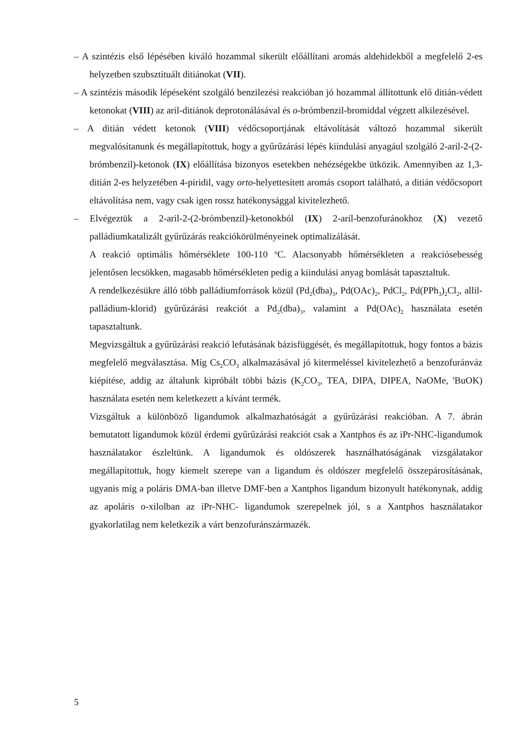– A szintézis első lépésében kiváló hozammal sikerült előállítani aromás aldehidekből a megfelelő 2-es helyzetben szubsztituált ditiánokat (VII).
– A szintézis második lépéseként szolgáló benzilezési reakcióban jó hozammal állítottunk elő ditián-védett ketonokat (VIII) az aril-ditiánok deprotonálásával és o-brómbenzil-bromiddal végzett alkilezésével.
– A ditián védett ketonok (VIII) védőcsoportjának eltávolítását változó hozammal sikerült megvalósítanunk és megállapítottuk, hogy a gyűrűzárási lépés kiindulási anyagául szolgáló 2-aril-2-(2-brómbenzil)-ketonok (IX) előállítása bizonyos esetekben nehézségekbe ütközik. Amennyiben az 1,3-ditián 2-es helyzetében 4-piridil, vagy orto-helyettesített aromás csoport található, a ditián védőcsoport eltávolítása nem, vagy csak igen rossz hatékonysággal kivitelezhető.
– Elvégeztük a 2-aril-2-(2-brómbenzil)-ketonokból (IX) 2-aril-benzofuránokhoz (X) vezető palládiumkatalizált gyűrűzárás reakciókörülményeinek optimalizálását.
A reakció optimális hőmérséklete 100-110 <sup>o</sup>C. Alacsonyabb hőmérsékleten a reakciósebesség jelentősen lecsökken, magasabb hőmérsékleten pedig a kiindulási anyag bomlását tapasztaltuk.
A rendelkezésükre álló több palládiumforrások közül (Pd<sub>2</sub>(dba)<sub>3</sub>, Pd(OAc)<sub>2</sub>, PdCl<sub>2</sub>, Pd(PPh<sub>3</sub>)<sub>2</sub>Cl<sub>2</sub>, allil-palládium-klorid) gyűrűzárási reakciót a Pd<sub>2</sub>(dba)<sub>3</sub>, valamint a Pd(OAc)<sub>2</sub> használata esetén tapasztaltunk.
Megvizsgáltuk a gyűrűzárási reakció lefutásának bázisfüggését, és megállapítottuk, hogy fontos a bázis megfelelő megválasztása. Míg Cs<sub>2</sub>CO<sub>3</sub> alkalmazásával jó kitermeléssel kivitelezhető a benzofuránváz kiépítése, addig az általunk kipróbált többi bázis (K<sub>2</sub>CO<sub>3</sub>, TEA, DIPA, DIPEA, NaOMe, <sup>t</sup>BuOK) használata esetén nem keletkezett a kívánt termék.
Vizsgáltuk a különböző ligandumok alkalmazhatóságát a gyűrűzárási reakcióban. A 7. ábrán bemutatott ligandumok közül érdemi gyűrűzárási reakciót csak a Xantphos és az iPr-NHC-ligandumok használatakor észleltünk. A ligandumok és oldószerek használhatóságának vizsgálatakor megállapítottuk, hogy kiemelt szerepe van a ligandum és oldószer megfelelő összepárosításának, ugyanis míg a poláris DMA-ban illetve DMF-ben a Xantphos ligandum bizonyult hatékonynak, addig az apoláris o-xilolban az iPr-NHC- ligandumok szerepelnek jól, s a Xantphos használatakor gyakorlatilag nem keletkezik a várt benzofuránszármazék.
5